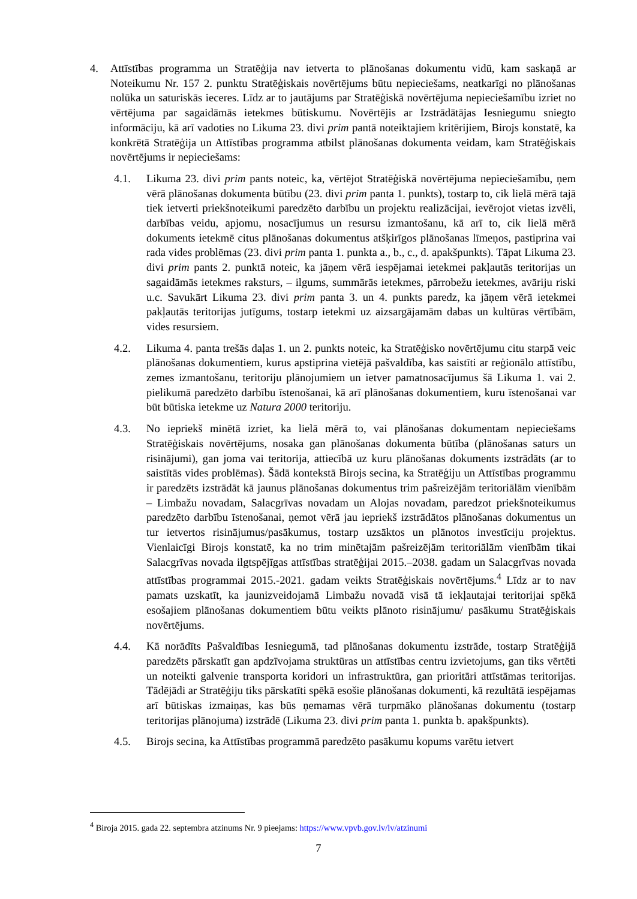4. Attīstības programma un Stratēģija nav ietverta to plānošanas dokumentu vidū, kam saskaņā ar Noteikumu Nr. 157 2. punktu Stratēģiskais novērtējums būtu nepieciešams, neatkarīgi no plānošanas nolūka un saturiskās ieceres. Līdz ar to jautājums par Stratēģiskā novērtējuma nepieciešamību izriet no vērtējuma par sagaidāmās ietekmes būtiskumu. Novērtējis ar Izstrādātājas Iesniegumu sniegto informāciju, kā arī vadoties no Likuma 23. divi prim pantā noteiktajiem kritērijiem, Birojs konstatē, ka konkrētā Stratēģija un Attīstības programma atbilst plānošanas dokumenta veidam, kam Stratēģiskais novērtējums ir nepieciešams:
4.1. Likuma 23. divi prim pants noteic, ka, vērtējot Stratēģiskā novērtējuma nepieciešamību, ņem vērā plānošanas dokumenta būtību (23. divi prim panta 1. punkts), tostarp to, cik lielā mērā tajā tiek ietverti priekšnoteikumi paredzēto darbību un projektu realizācijai, ievērojot vietas izvēli, darbības veidu, apjomu, nosacījumus un resursu izmantošanu, kā arī to, cik lielā mērā dokuments ietekmē citus plānošanas dokumentus atšķirīgos plānošanas līmeņos, pastiprina vai rada vides problēmas (23. divi prim panta 1. punkta a., b., c., d. apakšpunkts). Tāpat Likuma 23. divi prim pants 2. punktā noteic, ka jāņem vērā iespējamai ietekmei pakļautās teritorijas un sagaidāmās ietekmes raksturs, – ilgums, summārās ietekmes, pārrobežu ietekmes, avāriju riski u.c. Savukārt Likuma 23. divi prim panta 3. un 4. punkts paredz, ka jāņem vērā ietekmei pakļautās teritorijas jutīgums, tostarp ietekmi uz aizsargājamām dabas un kultūras vērtībām, vides resursiem.
4.2. Likuma 4. panta trešās daļas 1. un 2. punkts noteic, ka Stratēģisko novērtējumu citu starpā veic plānošanas dokumentiem, kurus apstiprina vietējā pašvaldība, kas saistīti ar reģionālo attīstību, zemes izmantošanu, teritoriju plānojumiem un ietver pamatnosacījumus šā Likuma 1. vai 2. pielikumā paredzēto darbību īstenošanai, kā arī plānošanas dokumentiem, kuru īstenošanai var būt būtiska ietekme uz Natura 2000 teritoriju.
4.3. No iepriekš minētā izriet, ka lielā mērā to, vai plānošanas dokumentam nepieciešams Stratēģiskais novērtējums, nosaka gan plānošanas dokumenta būtība (plānošanas saturs un risinājumi), gan joma vai teritorija, attiecībā uz kuru plānošanas dokuments izstrādāts (ar to saistītās vides problēmas). Šādā kontekstā Birojs secina, ka Stratēģiju un Attīstības programmu ir paredzēts izstrādāt kā jaunus plānošanas dokumentus trim pašreizējām teritoriālām vienībām – Limbažu novadam, Salacgrīvas novadam un Alojas novadam, paredzot priekšnoteikumus paredzēto darbību īstenošanai, ņemot vērā jau iepriekš izstrādātos plānošanas dokumentus un tur ietvertos risinājumus/pasākumus, tostarp uzsāktos un plānotos investīciju projektus. Vienlaicīgi Birojs konstatē, ka no trim minētajām pašreizējām teritoriālām vienībām tikai Salacgrīvas novada ilgtspējīgas attīstības stratēģijai 2015.–2038. gadam un Salacgrīvas novada attīstības programmai 2015.-2021. gadam veikts Stratēģiskais novērtējums.<sup>4</sup> Līdz ar to nav pamats uzskatīt, ka jaunizveidojamā Limbažu novadā visā tā iekļautajai teritorijai spēkā esošajiem plānošanas dokumentiem būtu veikts plānoto risinājumu/ pasākumu Stratēģiskais novērtējums.
4.4. Kā norādīts Pašvaldības Iesniegumā, tad plānošanas dokumentu izstrāde, tostarp Stratēģijā paredzēts pārskatīt gan apdzīvojama struktūras un attīstības centru izvietojums, gan tiks vērtēti un noteikti galvenie transporta koridori un infrastruktūra, gan prioritāri attīstāmas teritorijas. Tādējādi ar Stratēģiju tiks pārskatīti spēkā esošie plānošanas dokumenti, kā rezultātā iespējamas arī būtiskas izmaiņas, kas būs ņemamas vērā turpmāko plānošanas dokumentu (tostarp teritorijas plānojuma) izstrādē (Likuma 23. divi prim panta 1. punkta b. apakšpunkts).
4.5. Birojs secina, ka Attīstības programmā paredzēto pasākumu kopums varētu ietvert
<sup>4</sup> Biroja 2015. gada 22. septembra atzinums Nr. 9 pieejams: https://www.vpvb.gov.lv/lv/atzinumi
7